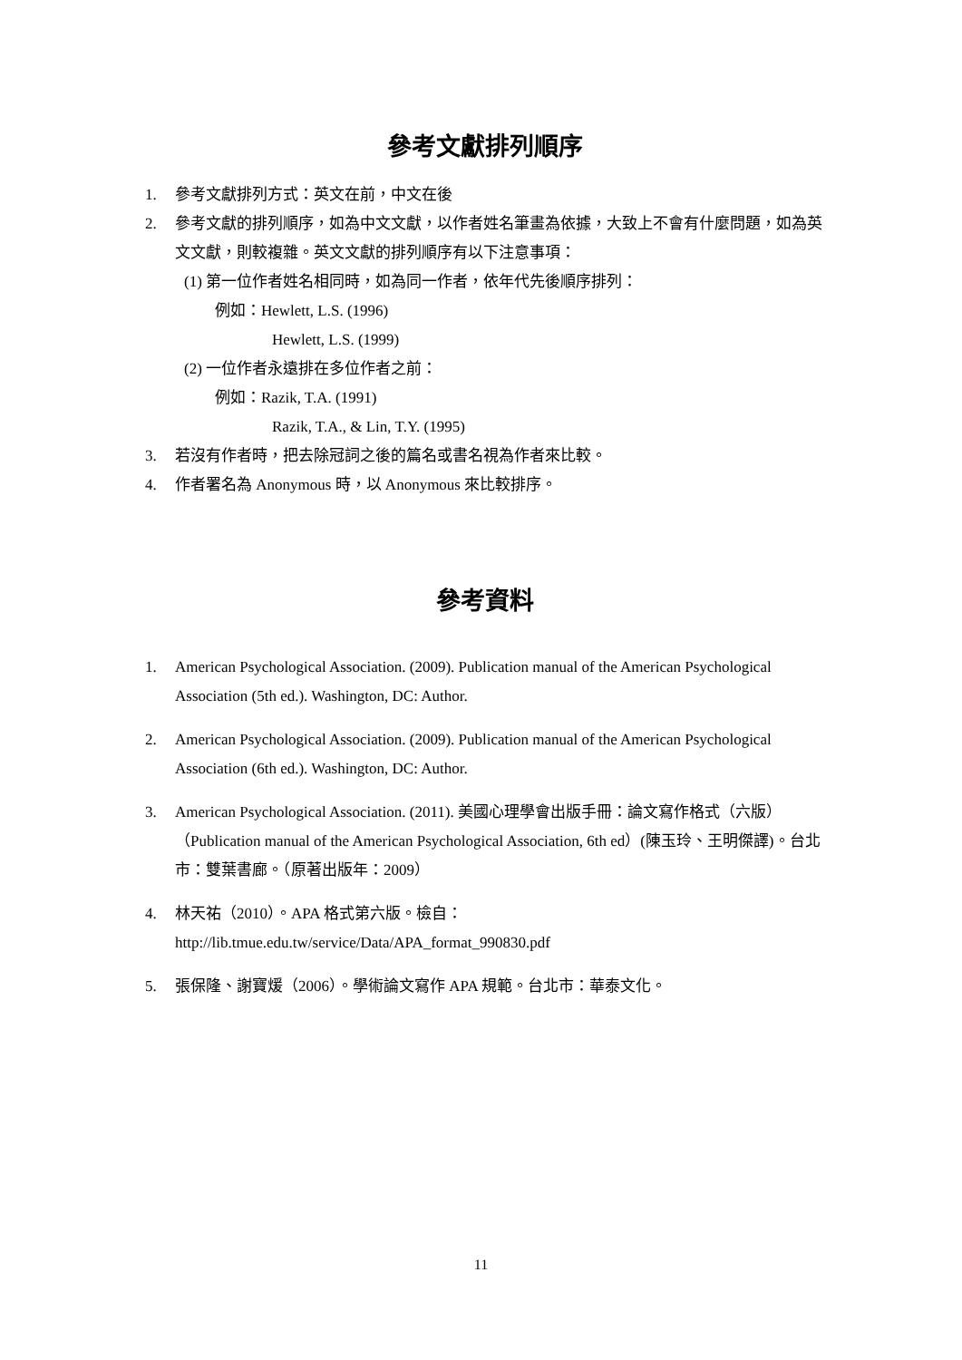參考文獻排列順序
1. 參考文獻排列方式：英文在前，中文在後
2. 參考文獻的排列順序，如為中文文獻，以作者姓名筆畫為依據，大致上不會有什麼問題，如為英文文獻，則較複雜。英文文獻的排列順序有以下注意事項：
(1) 第一位作者姓名相同時，如為同一作者，依年代先後順序排列：
例如：Hewlett, L.S. (1996)
Hewlett, L.S. (1999)
(2) 一位作者永遠排在多位作者之前：
例如：Razik, T.A. (1991)
Razik, T.A., & Lin, T.Y. (1995)
3. 若沒有作者時，把去除冠詞之後的篇名或書名視為作者來比較。
4. 作者署名為 Anonymous 時，以 Anonymous 來比較排序。
參考資料
1. American Psychological Association. (2009). Publication manual of the American Psychological Association (5th ed.). Washington, DC: Author.
2. American Psychological Association. (2009). Publication manual of the American Psychological Association (6th ed.). Washington, DC: Author.
3. American Psychological Association. (2011). 美國心理學會出版手冊：論文寫作格式（六版）（Publication manual of the American Psychological Association, 6th ed）(陳玉玲、王明傑譯)。台北市：雙葉書廊。（原著出版年：2009）
4. 林天祐（2010）。APA 格式第六版。檢自：
http://lib.tmue.edu.tw/service/Data/APA_format_990830.pdf
5. 張保隆、謝寶煖（2006）。學術論文寫作 APA 規範。台北市：華泰文化。
11